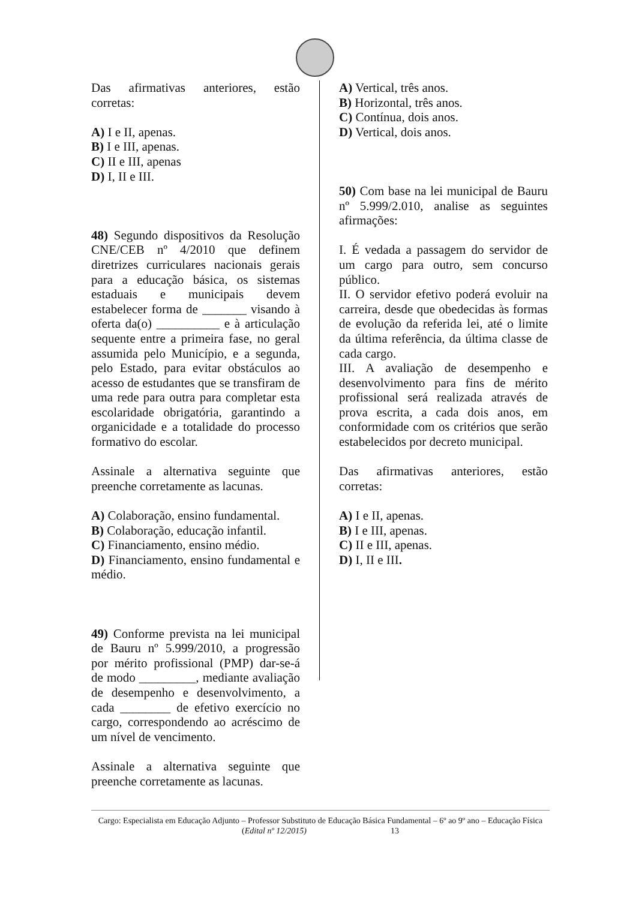Das afirmativas anteriores, estão corretas:
A) I e II, apenas.
B) I e III, apenas.
C) II e III, apenas
D) I, II e III.
48) Segundo dispositivos da Resolução CNE/CEB nº 4/2010 que definem diretrizes curriculares nacionais gerais para a educação básica, os sistemas estaduais e municipais devem estabelecer forma de _______ visando à oferta da(o) __________ e à articulação sequente entre a primeira fase, no geral assumida pelo Município, e a segunda, pelo Estado, para evitar obstáculos ao acesso de estudantes que se transfiram de uma rede para outra para completar esta escolaridade obrigatória, garantindo a organicidade e a totalidade do processo formativo do escolar.
Assinale a alternativa seguinte que preenche corretamente as lacunas.
A) Colaboração, ensino fundamental.
B) Colaboração, educação infantil.
C) Financiamento, ensino médio.
D) Financiamento, ensino fundamental e médio.
49) Conforme prevista na lei municipal de Bauru nº 5.999/2010, a progressão por mérito profissional (PMP) dar-se-á de modo _________, mediante avaliação de desempenho e desenvolvimento, a cada ________ de efetivo exercício no cargo, correspondendo ao acréscimo de um nível de vencimento.
Assinale a alternativa seguinte que preenche corretamente as lacunas.
A) Vertical, três anos.
B) Horizontal, três anos.
C) Contínua, dois anos.
D) Vertical, dois anos.
50) Com base na lei municipal de Bauru nº 5.999/2.010, analise as seguintes afirmações:
I. É vedada a passagem do servidor de um cargo para outro, sem concurso público.
II. O servidor efetivo poderá evoluir na carreira, desde que obedecidas às formas de evolução da referida lei, até o limite da última referência, da última classe de cada cargo.
III. A avaliação de desempenho e desenvolvimento para fins de mérito profissional será realizada através de prova escrita, a cada dois anos, em conformidade com os critérios que serão estabelecidos por decreto municipal.
Das afirmativas anteriores, estão corretas:
A) I e II, apenas.
B) I e III, apenas.
C) II e III, apenas.
D) I, II e III.
Cargo: Especialista em Educação Adjunto – Professor Substituto de Educação Básica Fundamental – 6º ao 9º ano – Educação Física (Edital nº 12/2015) 13